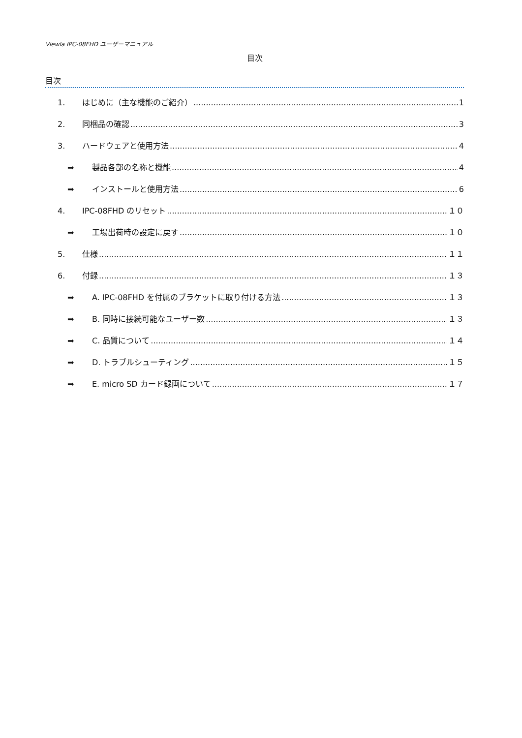Viewla IPC-08FHD ユーザーマニュアル
目次
目次
1. はじめに（主な機能のご紹介） 1
2. 同梱品の確認 3
3. ハードウェアと使用方法 4
➡ 製品各部の名称と機能 4
➡ インストールと使用方法 6
4. IPC-08FHD のリセット １０
➡ 工場出荷時の設定に戻す １０
5. 仕様 １１
6. 付録 １３
➡ A. IPC-08FHD を付属のブラケットに取り付ける方法 １３
➡ B. 同時に接続可能なユーザー数 １３
➡ C. 品質について １４
➡ D. トラブルシューティング １５
➡ E. micro SD カード録画について １７